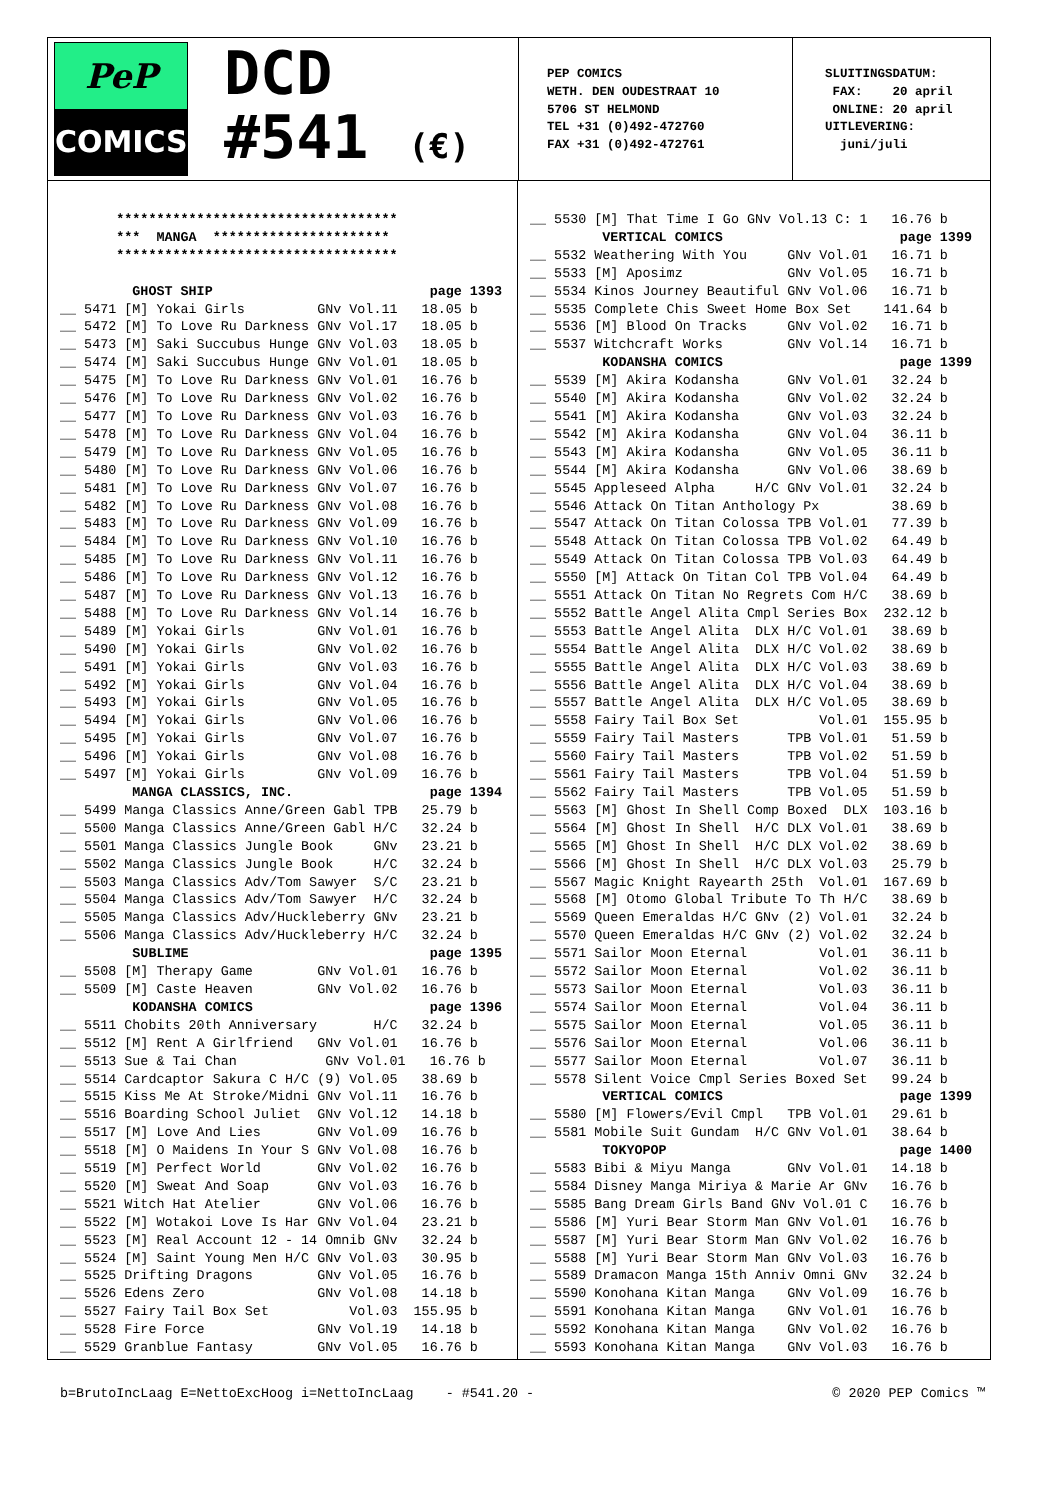PeP
COMICS
DCD
#541 (€)
PEP COMICS WETH. DEN OUDESTRAAT 10 5706 ST HELMOND TEL +31 (0)492-472760 FAX +31 (0)492-472761
SLUITINGSDATUM: FAX: 20 april ONLINE: 20 april UITLEVERING: juni/juli
*********************************** *** MANGA ********************** *********************************** GHOST SHIP page 1393 __ 5471 [M] Yokai Girls GNv Vol.11 18.05 b __ 5472 [M] To Love Ru Darkness GNv Vol.17 18.05 b __ 5473 [M] Saki Succubus Hunge GNv Vol.03 18.05 b __ 5474 [M] Saki Succubus Hunge GNv Vol.01 18.05 b __ 5475 [M] To Love Ru Darkness GNv Vol.01 16.76 b __ 5476 [M] To Love Ru Darkness GNv Vol.02 16.76 b __ 5477 [M] To Love Ru Darkness GNv Vol.03 16.76 b __ 5478 [M] To Love Ru Darkness GNv Vol.04 16.76 b __ 5479 [M] To Love Ru Darkness GNv Vol.05 16.76 b __ 5480 [M] To Love Ru Darkness GNv Vol.06 16.76 b __ 5481 [M] To Love Ru Darkness GNv Vol.07 16.76 b __ 5482 [M] To Love Ru Darkness GNv Vol.08 16.76 b __ 5483 [M] To Love Ru Darkness GNv Vol.09 16.76 b __ 5484 [M] To Love Ru Darkness GNv Vol.10 16.76 b __ 5485 [M] To Love Ru Darkness GNv Vol.11 16.76 b __ 5486 [M] To Love Ru Darkness GNv Vol.12 16.76 b __ 5487 [M] To Love Ru Darkness GNv Vol.13 16.76 b __ 5488 [M] To Love Ru Darkness GNv Vol.14 16.76 b __ 5489 [M] Yokai Girls GNv Vol.01 16.76 b __ 5490 [M] Yokai Girls GNv Vol.02 16.76 b __ 5491 [M] Yokai Girls GNv Vol.03 16.76 b __ 5492 [M] Yokai Girls GNv Vol.04 16.76 b __ 5493 [M] Yokai Girls GNv Vol.05 16.76 b __ 5494 [M] Yokai Girls GNv Vol.06 16.76 b __ 5495 [M] Yokai Girls GNv Vol.07 16.76 b __ 5496 [M] Yokai Girls GNv Vol.08 16.76 b __ 5497 [M] Yokai Girls GNv Vol.09 16.76 b MANGA CLASSICS, INC. page 1394 __ 5499 Manga Classics Anne/Green Gabl TPB 25.79 b __ 5500 Manga Classics Anne/Green Gabl H/C 32.24 b __ 5501 Manga Classics Jungle Book GNv 23.21 b __ 5502 Manga Classics Jungle Book H/C 32.24 b __ 5503 Manga Classics Adv/Tom Sawyer S/C 23.21 b __ 5504 Manga Classics Adv/Tom Sawyer H/C 32.24 b __ 5505 Manga Classics Adv/Huckleberry GNv 23.21 b __ 5506 Manga Classics Adv/Huckleberry H/C 32.24 b SUBLIME page 1395 __ 5508 [M] Therapy Game GNv Vol.01 16.76 b __ 5509 [M] Caste Heaven GNv Vol.02 16.76 b KODANSHA COMICS page 1396 __ 5511 Chobits 20th Anniversary H/C 32.24 b __ 5512 [M] Rent A Girlfriend GNv Vol.01 16.76 b __ 5513 Sue & Tai Chan GNv Vol.01 16.76 b __ 5514 Cardcaptor Sakura C H/C (9) Vol.05 38.69 b __ 5515 Kiss Me At Stroke/Midni GNv Vol.11 16.76 b __ 5516 Boarding School Juliet GNv Vol.12 14.18 b __ 5517 [M] Love And Lies GNv Vol.09 16.76 b __ 5518 [M] O Maidens In Your S GNv Vol.08 16.76 b __ 5519 [M] Perfect World GNv Vol.02 16.76 b __ 5520 [M] Sweat And Soap GNv Vol.03 16.76 b __ 5521 Witch Hat Atelier GNv Vol.06 16.76 b __ 5522 [M] Wotakoi Love Is Har GNv Vol.04 23.21 b __ 5523 [M] Real Account 12 - 14 Omnib GNv 32.24 b __ 5524 [M] Saint Young Men H/C GNv Vol.03 30.95 b __ 5525 Drifting Dragons GNv Vol.05 16.76 b __ 5526 Edens Zero GNv Vol.08 14.18 b __ 5527 Fairy Tail Box Set Vol.03 155.95 b __ 5528 Fire Force GNv Vol.19 14.18 b __ 5529 Granblue Fantasy GNv Vol.05 16.76 b
__ 5530 [M] That Time I Go GNv Vol.13 C: 1 16.76 b VERTICAL COMICS page 1399 __ 5532 Weathering With You GNv Vol.01 16.71 b __ 5533 [M] Aposimz GNv Vol.05 16.71 b __ 5534 Kinos Journey Beautiful GNv Vol.06 16.71 b __ 5535 Complete Chis Sweet Home Box Set 141.64 b __ 5536 [M] Blood On Tracks GNv Vol.02 16.71 b __ 5537 Witchcraft Works GNv Vol.14 16.71 b KODANSHA COMICS page 1399 __ 5539 [M] Akira Kodansha GNv Vol.01 32.24 b __ 5540 [M] Akira Kodansha GNv Vol.02 32.24 b __ 5541 [M] Akira Kodansha GNv Vol.03 32.24 b __ 5542 [M] Akira Kodansha GNv Vol.04 36.11 b __ 5543 [M] Akira Kodansha GNv Vol.05 36.11 b __ 5544 [M] Akira Kodansha GNv Vol.06 38.69 b __ 5545 Appleseed Alpha H/C GNv Vol.01 32.24 b __ 5546 Attack On Titan Anthology Px 38.69 b __ 5547 Attack On Titan Colossa TPB Vol.01 77.39 b __ 5548 Attack On Titan Colossa TPB Vol.02 64.49 b __ 5549 Attack On Titan Colossa TPB Vol.03 64.49 b __ 5550 [M] Attack On Titan Col TPB Vol.04 64.49 b __ 5551 Attack On Titan No Regrets Com H/C 38.69 b __ 5552 Battle Angel Alita Cmpl Series Box 232.12 b __ 5553 Battle Angel Alita DLX H/C Vol.01 38.69 b __ 5554 Battle Angel Alita DLX H/C Vol.02 38.69 b __ 5555 Battle Angel Alita DLX H/C Vol.03 38.69 b __ 5556 Battle Angel Alita DLX H/C Vol.04 38.69 b __ 5557 Battle Angel Alita DLX H/C Vol.05 38.69 b __ 5558 Fairy Tail Box Set Vol.01 155.95 b __ 5559 Fairy Tail Masters TPB Vol.01 51.59 b __ 5560 Fairy Tail Masters TPB Vol.02 51.59 b __ 5561 Fairy Tail Masters TPB Vol.04 51.59 b __ 5562 Fairy Tail Masters TPB Vol.05 51.59 b __ 5563 [M] Ghost In Shell Comp Boxed DLX 103.16 b __ 5564 [M] Ghost In Shell H/C DLX Vol.01 38.69 b __ 5565 [M] Ghost In Shell H/C DLX Vol.02 38.69 b __ 5566 [M] Ghost In Shell H/C DLX Vol.03 25.79 b __ 5567 Magic Knight Rayearth 25th Vol.01 167.69 b __ 5568 [M] Otomo Global Tribute To Th H/C 38.69 b __ 5569 Queen Emeraldas H/C GNv (2) Vol.01 32.24 b __ 5570 Queen Emeraldas H/C GNv (2) Vol.02 32.24 b __ 5571 Sailor Moon Eternal Vol.01 36.11 b __ 5572 Sailor Moon Eternal Vol.02 36.11 b __ 5573 Sailor Moon Eternal Vol.03 36.11 b __ 5574 Sailor Moon Eternal Vol.04 36.11 b __ 5575 Sailor Moon Eternal Vol.05 36.11 b __ 5576 Sailor Moon Eternal Vol.06 36.11 b __ 5577 Sailor Moon Eternal Vol.07 36.11 b __ 5578 Silent Voice Cmpl Series Boxed Set 99.24 b VERTICAL COMICS page 1399 __ 5580 [M] Flowers/Evil Cmpl TPB Vol.01 29.61 b __ 5581 Mobile Suit Gundam H/C GNv Vol.01 38.64 b TOKYOPOP page 1400 __ 5583 Bibi & Miyu Manga GNv Vol.01 14.18 b __ 5584 Disney Manga Miriya & Marie Ar GNv 16.76 b __ 5585 Bang Dream Girls Band GNv Vol.01 C 16.76 b __ 5586 [M] Yuri Bear Storm Man GNv Vol.01 16.76 b __ 5587 [M] Yuri Bear Storm Man GNv Vol.02 16.76 b __ 5588 [M] Yuri Bear Storm Man GNv Vol.03 16.76 b __ 5589 Dramacon Manga 15th Anniv Omni GNv 32.24 b __ 5590 Konohana Kitan Manga GNv Vol.09 16.76 b __ 5591 Konohana Kitan Manga GNv Vol.01 16.76 b __ 5592 Konohana Kitan Manga GNv Vol.02 16.76 b __ 5593 Konohana Kitan Manga GNv Vol.03 16.76 b
b=BrutoIncLaag E=NettoExcHoog i=NettoIncLaag - #541.20 - © 2020 PEP Comics ™